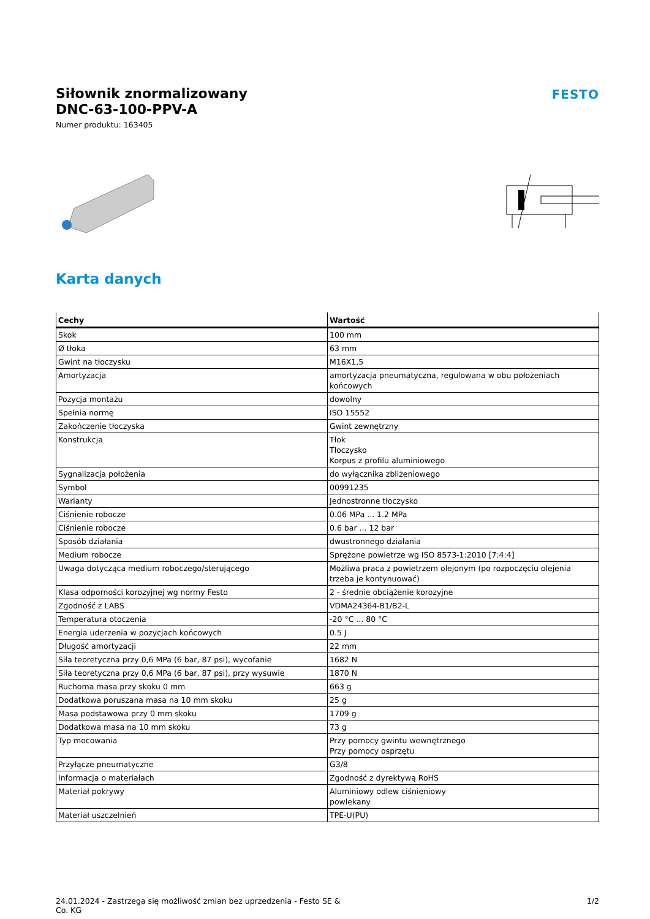Siłownik znormalizowany
DNC-63-100-PPV-A
Numer produktu: 163405
FESTO
Karta danych
| Cechy | Wartość |
| --- | --- |
| Skok | 100 mm |
| Ø tłoka | 63 mm |
| Gwint na tłoczysku | M16X1,5 |
| Amortyzacja | amortyzacja pneumatyczna, regulowana w obu położeniach końcowych |
| Pozycja montażu | dowolny |
| Spełnia normę | ISO 15552 |
| Zakończenie tłoczyska | Gwint zewnętrzny |
| Konstrukcja | Tłok Tłoczysko Korpus z profilu aluminiowego |
| Sygnalizacja położenia | do wyłącznika zbliżeniowego |
| Symbol | 00991235 |
| Warianty | Jednostronne tłoczysko |
| Ciśnienie robocze | 0.06 MPa ... 1.2 MPa |
| Ciśnienie robocze | 0.6 bar ... 12 bar |
| Sposób działania | dwustronnego działania |
| Medium robocze | Sprężone powietrze wg ISO 8573-1:2010 [7:4:4] |
| Uwaga dotycząca medium roboczego/sterującego | Możliwa praca z powietrzem olejonym (po rozpoczęciu olejenia trzeba je kontynuować) |
| Klasa odporności korozyjnej wg normy Festo | 2 - średnie obciążenie korozyjne |
| Zgodność z LABS | VDMA24364-B1/B2-L |
| Temperatura otoczenia | -20 °C ... 80 °C |
| Energia uderzenia w pozycjach końcowych | 0.5 J |
| Długość amortyzacji | 22 mm |
| Siła teoretyczna przy 0,6 MPa (6 bar, 87 psi), wycofanie | 1682 N |
| Siła teoretyczna przy 0,6 MPa (6 bar, 87 psi), przy wysuwie | 1870 N |
| Ruchoma masa przy skoku 0 mm | 663 g |
| Dodatkowa poruszana masa na 10 mm skoku | 25 g |
| Masa podstawowa przy 0 mm skoku | 1709 g |
| Dodatkowa masa na 10 mm skoku | 73 g |
| Typ mocowania | Przy pomocy gwintu wewnętrznego Przy pomocy osprzętu |
| Przyłącze pneumatyczne | G3/8 |
| Informacja o materiałach | Zgodność z dyrektywą RoHS |
| Materiał pokrywy | Aluminiowy odlew ciśnieniowy powlekany |
| Materiał uszczelnień | TPE-U(PU) |
24.01.2024 - Zastrzega się możliwość zmian bez uprzedzenia - Festo SE &
Co. KG
1/2